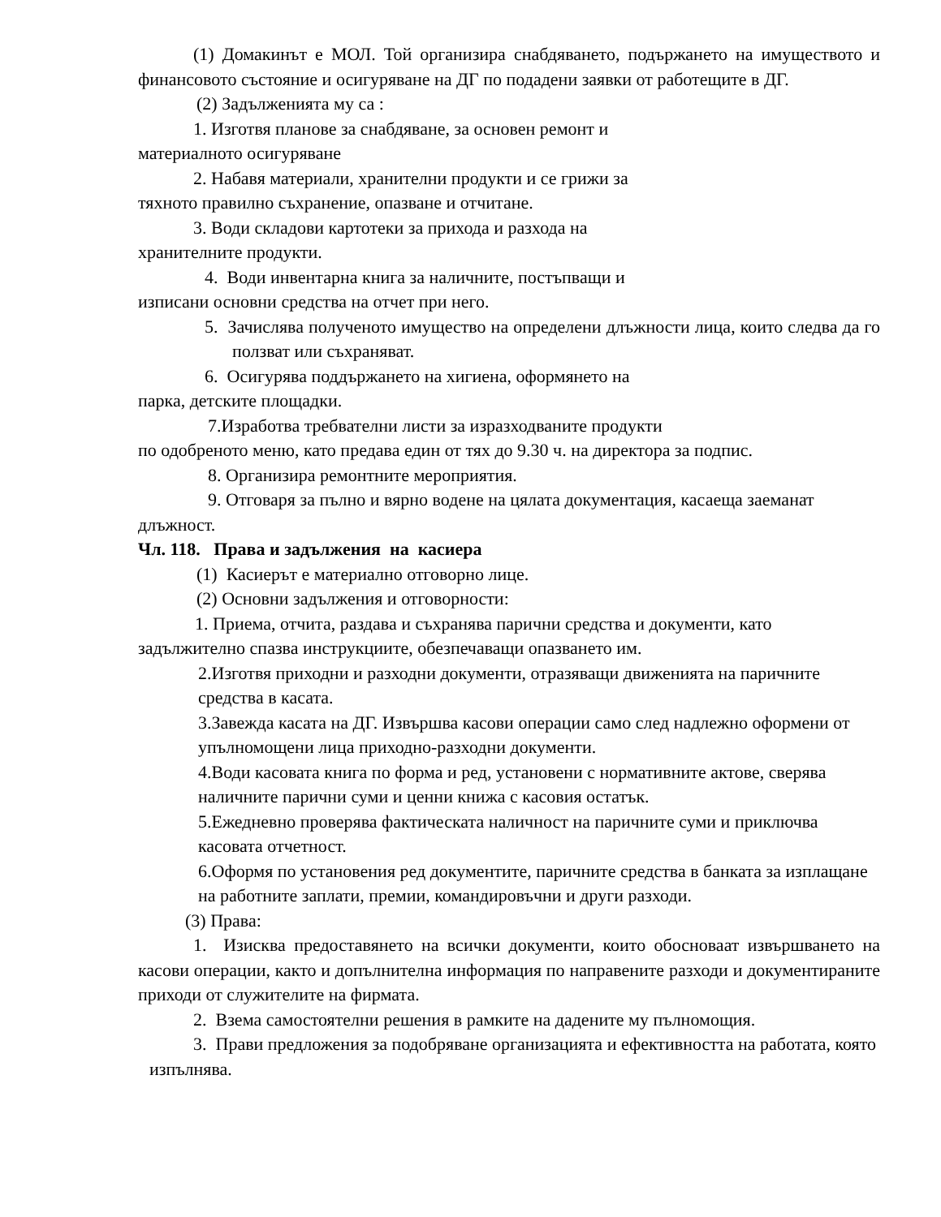(1) Домакинът е МОЛ. Той организира снабдяването, подържането на имуществото и финансовото състояние и осигуряване на ДГ по подадени заявки от работещите в ДГ.
(2) Задълженията му са :
1. Изготвя планове за снабдяване, за основен ремонт и
материалното осигуряване
2. Набавя материали, хранителни продукти и се грижи за
тяхното правилно съхранение, опазване и отчитане.
3. Води складови картотеки за прихода и разхода на
хранителните продукти.
4. Води инвентарна книга за наличните, постъпващи и
изписани основни средства на отчет при него.
5. Зачислява полученото имущество на определени длъжности лица, които следва да го ползват или съхраняват.
6. Осигурява поддържането на хигиена, оформянето на
парка, детските площадки.
7.Изработва требвателни листи за изразходваните продукти
по одобреното меню, като предава един от тях до 9.30 ч. на директора за подпис.
8. Организира ремонтните мероприятия.
9. Отговаря за пълно и вярно водене на цялата документация, касаеща заеманат длъжност.
Чл. 118. Права и задължения на касиера
(1) Касиерът е материално отговорно лице.
(2) Основни задължения и отговорности:
1. Приема, отчита, раздава и съхранява парични средства и документи, като задължително спазва инструкциите, обезпечаващи опазването им.
2.Изготвя приходни и разходни документи, отразяващи движенията на паричните средства в касата.
3.Завежда касата на ДГ. Извършва касови операции само след надлежно оформени от упълномощени лица приходно-разходни документи.
4.Води касовата книга по форма и ред, установени с нормативните актове, сверява наличните парични суми и ценни книжа с касовия остатък.
5.Ежедневно проверява фактическата наличност на паричните суми и приключва касовата отчетност.
6.Оформя по установения ред документите, паричните средства в банката за изплащане на работните заплати, премии, командировъчни и други разходи.
(3) Права:
1. Изисква предоставянето на всички документи, които обосноваат извършването на касови операции, както и допълнителна информация по направените разходи и документираните приходи от служителите на фирмата.
2. Взема самостоятелни решения в рамките на дадените му пълномощия.
3. Прави предложения за подобряване организацията и ефективността на работата, която изпълнява.